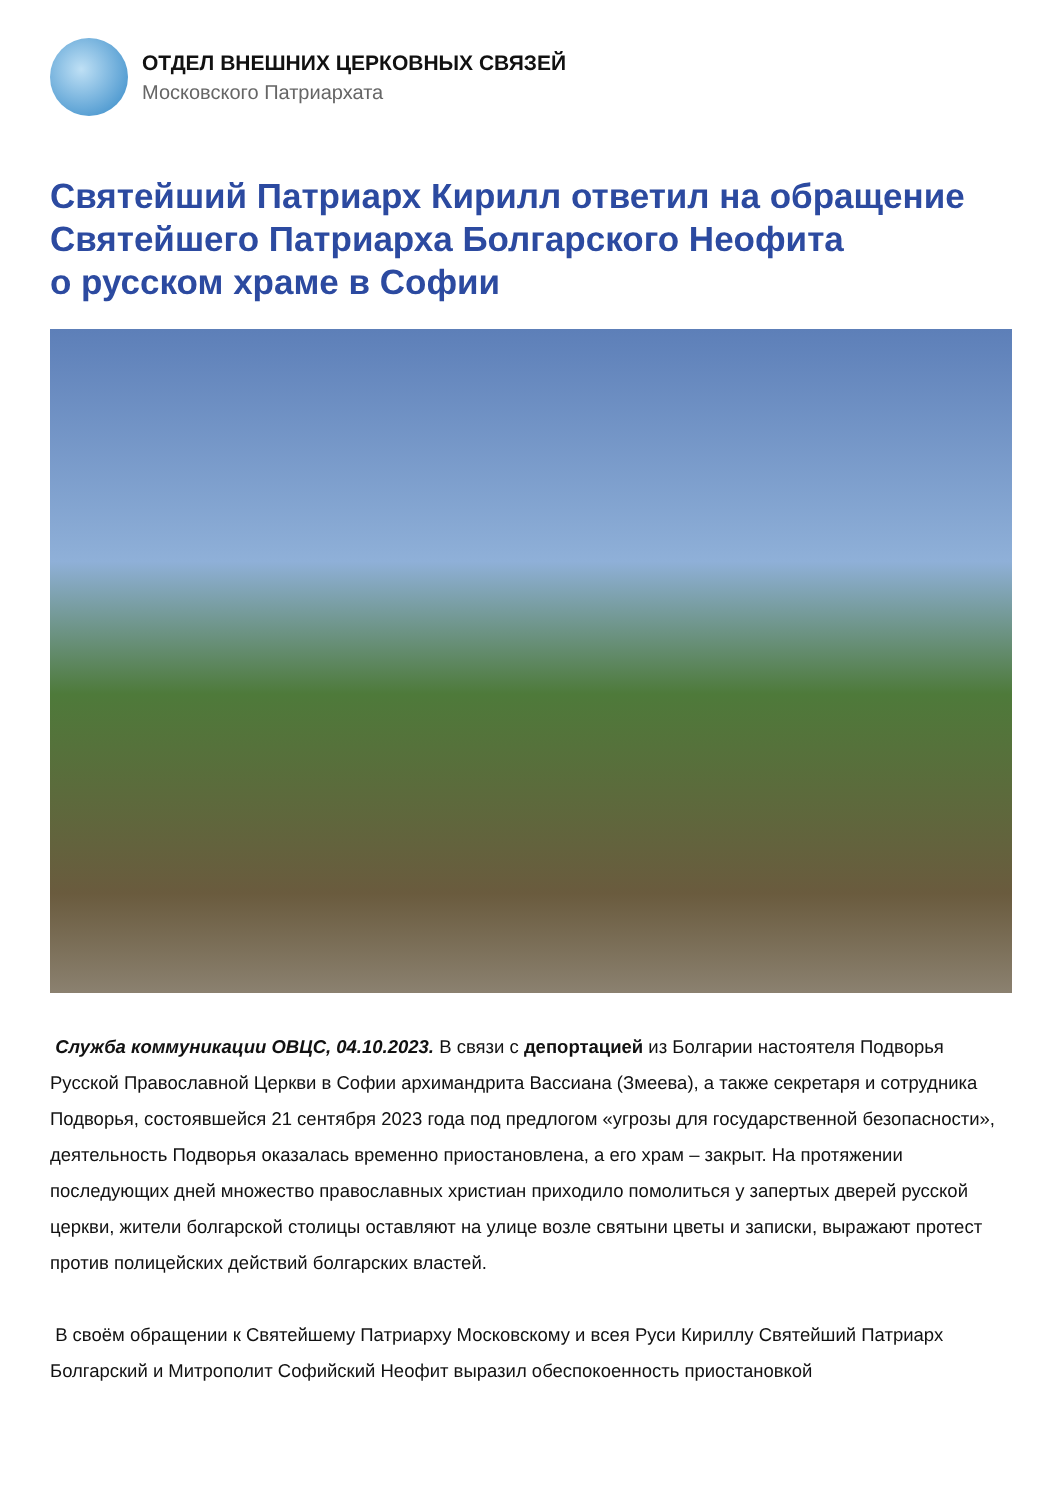ОТДЕЛ ВНЕШНИХ ЦЕРКОВНЫХ СВЯЗЕЙ
Московского Патриархата
Святейший Патриарх Кирилл ответил на обращение Святейшего Патриарха Болгарского Неофита
о русском храме в Софии
Служба коммуникации ОВЦС, 04.10.2023. В связи с депортацией из Болгарии настоятеля Подворья Русской Православной Церкви в Софии архимандрита Вассиана (Змеева), а также секретаря и сотрудника Подворья, состоявшейся 21 сентября 2023 года под предлогом «угрозы для государственной безопасности», деятельность Подворья оказалась временно приостановлена, а его храм – закрыт. На протяжении последующих дней множество православных христиан приходило помолиться у запертых дверей русской церкви, жители болгарской столицы оставляют на улице возле святыни цветы и записки, выражают протест против полицейских действий болгарских властей.
В своём обращении к Святейшему Патриарху Московскому и всея Руси Кириллу Святейший Патриарх Болгарский и Митрополит Софийский Неофит выразил обеспокоенность приостановкой